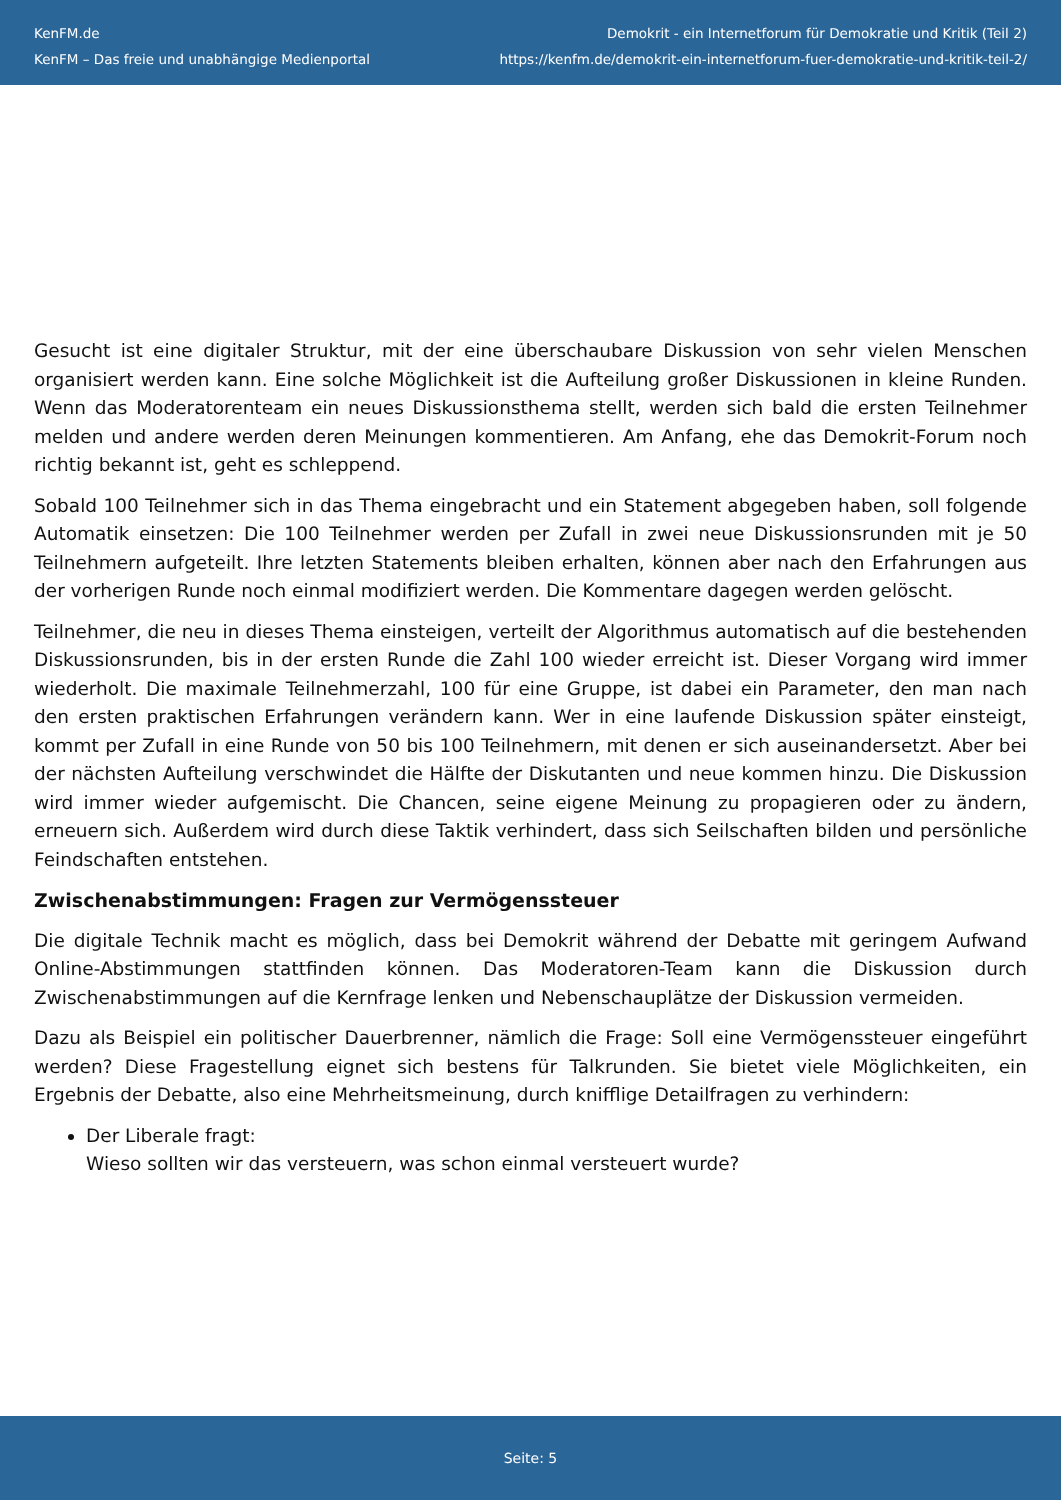KenFM.de
KenFM – Das freie und unabhängige Medienportal
Demokrit - ein Internetforum für Demokratie und Kritik (Teil 2)
https://kenfm.de/demokrit-ein-internetforum-fuer-demokratie-und-kritik-teil-2/
Gesucht ist eine digitaler Struktur, mit der eine überschaubare Diskussion von sehr vielen Menschen organisiert werden kann. Eine solche Möglichkeit ist die Aufteilung großer Diskussionen in kleine Runden. Wenn das Moderatorenteam ein neues Diskussionsthema stellt, werden sich bald die ersten Teilnehmer melden und andere werden deren Meinungen kommentieren. Am Anfang, ehe das Demokrit-Forum noch richtig bekannt ist, geht es schleppend.
Sobald 100 Teilnehmer sich in das Thema eingebracht und ein Statement abgegeben haben, soll folgende Automatik einsetzen: Die 100 Teilnehmer werden per Zufall in zwei neue Diskussionsrunden mit je 50 Teilnehmern aufgeteilt. Ihre letzten Statements bleiben erhalten, können aber nach den Erfahrungen aus der vorherigen Runde noch einmal modifiziert werden. Die Kommentare dagegen werden gelöscht.
Teilnehmer, die neu in dieses Thema einsteigen, verteilt der Algorithmus automatisch auf die bestehenden Diskussionsrunden, bis in der ersten Runde die Zahl 100 wieder erreicht ist. Dieser Vorgang wird immer wiederholt. Die maximale Teilnehmerzahl, 100 für eine Gruppe, ist dabei ein Parameter, den man nach den ersten praktischen Erfahrungen verändern kann. Wer in eine laufende Diskussion später einsteigt, kommt per Zufall in eine Runde von 50 bis 100 Teilnehmern, mit denen er sich auseinandersetzt. Aber bei der nächsten Aufteilung verschwindet die Hälfte der Diskutanten und neue kommen hinzu. Die Diskussion wird immer wieder aufgemischt. Die Chancen, seine eigene Meinung zu propagieren oder zu ändern, erneuern sich. Außerdem wird durch diese Taktik verhindert, dass sich Seilschaften bilden und persönliche Feindschaften entstehen.
Zwischenabstimmungen: Fragen zur Vermögenssteuer
Die digitale Technik macht es möglich, dass bei Demokrit während der Debatte mit geringem Aufwand Online-Abstimmungen stattfinden können. Das Moderatoren-Team kann die Diskussion durch Zwischenabstimmungen auf die Kernfrage lenken und Nebenschauplätze der Diskussion vermeiden.
Dazu als Beispiel ein politischer Dauerbrenner, nämlich die Frage: Soll eine Vermögenssteuer eingeführt werden? Diese Fragestellung eignet sich bestens für Talkrunden. Sie bietet viele Möglichkeiten, ein Ergebnis der Debatte, also eine Mehrheitsmeinung, durch knifflige Detailfragen zu verhindern:
Der Liberale fragt:
Wieso sollten wir das versteuern, was schon einmal versteuert wurde?
Seite: 5